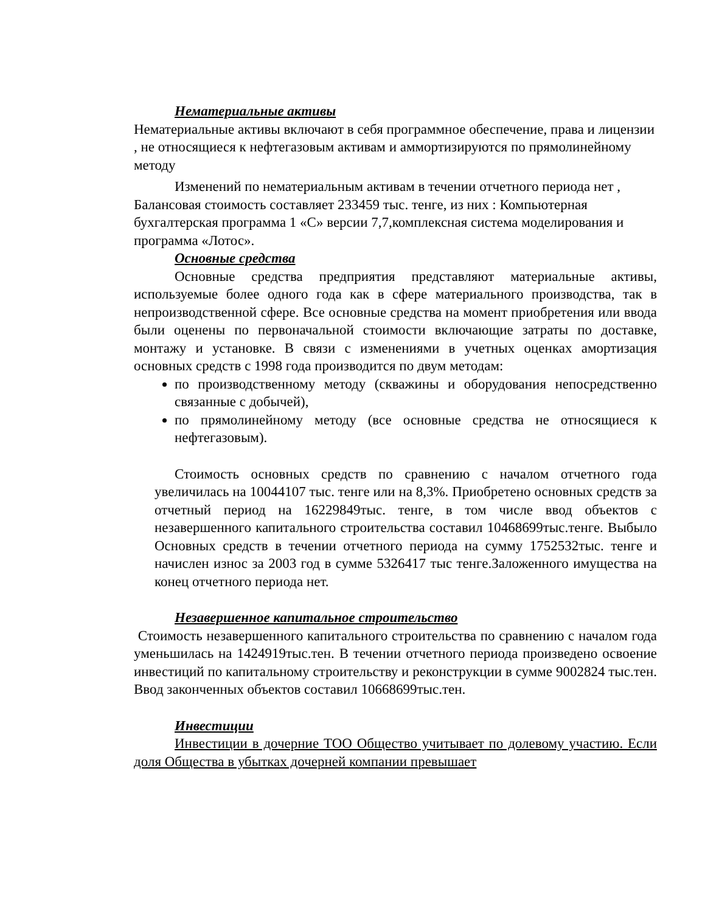Нематериальные активы
Нематериальные активы включают в себя программное обеспечение, права и лицензии , не относящиеся к нефтегазовым активам и аммортизируются по прямолинейному методу
Изменений по нематериальным активам в течении отчетного периода нет , Балансовая стоимость составляет 233459 тыс. тенге, из них : Компьютерная бухгалтерская программа 1 «С» версии 7,7,комплексная система моделирования и программа «Лотос».
Основные средства
Основные средства предприятия представляют материальные активы, используемые более одного года как в сфере материального производства, так в непроизводственной сфере. Все основные средства на момент приобретения или ввода были оценены по первоначальной стоимости включающие затраты по доставке, монтажу и установке. В связи с изменениями в учетных оценках амортизация основных средств с 1998 года производится по двум методам:
по производственному методу (скважины и оборудования непосредственно связанные с добычей),
по прямолинейному методу (все основные средства не относящиеся к нефтегазовым).
Стоимость основных средств по сравнению с началом отчетного года увеличилась на 10044107 тыс. тенге или на 8,3%. Приобретено основных средств за отчетный период на 16229849тыс. тенге, в том числе ввод объектов с незавершенного капитального строительства составил 10468699тыс.тенге. Выбыло Основных средств в течении отчетного периода на сумму 1752532тыс. тенге и начислен износ за 2003 год в сумме 5326417 тыс тенге.Заложенного имущества на конец отчетного периода нет.
Незавершенное капитальное строительство
Стоимость незавершенного капитального строительства по сравнению с началом года уменьшилась на 1424919тыс.тен. В течении отчетного периода произведено освоение инвестиций по капитальному строительству и реконструкции в сумме 9002824 тыс.тен. Ввод законченных объектов составил 10668699тыс.тен.
Инвестиции
Инвестиции в дочерние ТОО Общество учитывает по долевому участию. Если доля Общества в убытках дочерней компании превышает